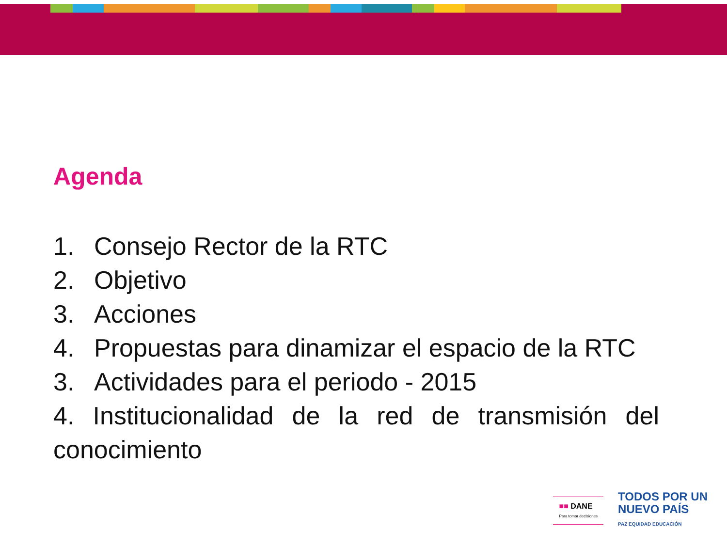Agenda
1. Consejo Rector de la RTC
2. Objetivo
3. Acciones
4. Propuestas para dinamizar el espacio de la RTC
3. Actividades para el periodo - 2015
4. Institucionalidad de la red de transmisión del conocimiento
■■ DANE
Para tomar decisiones
TODOS POR UN
NUEVO PAÍS
PAZ EQUIDAD EDUCACIÓN